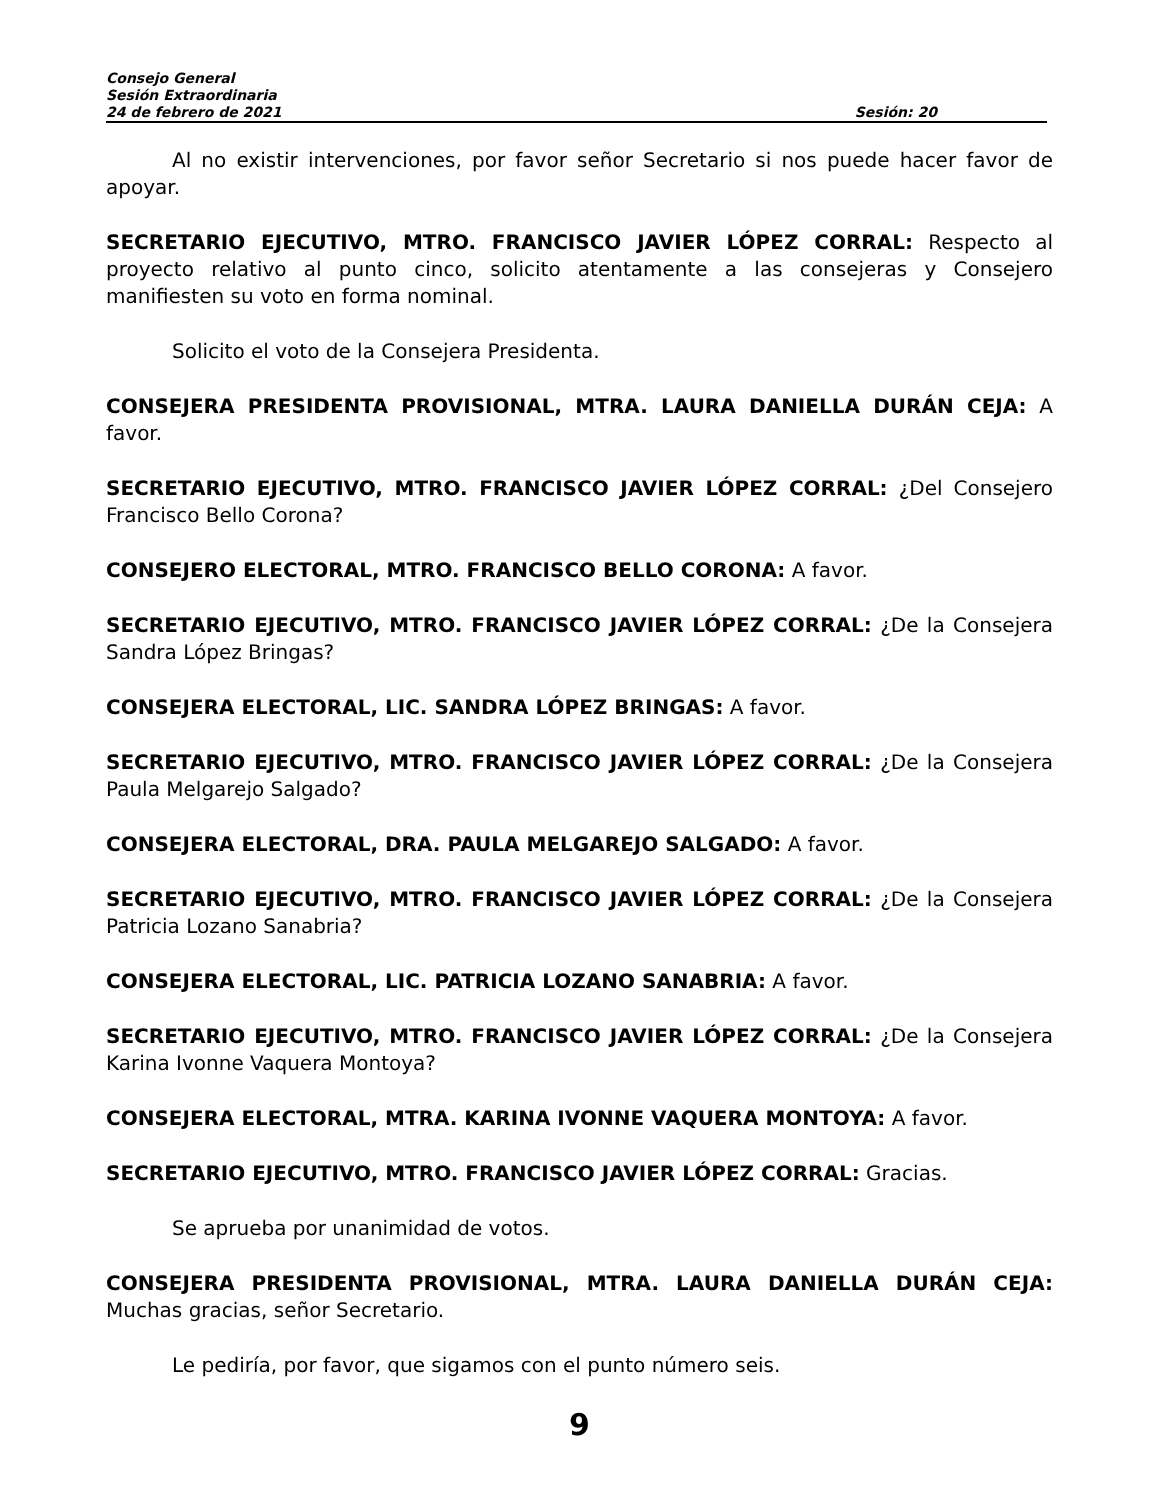Consejo General
Sesión Extraordinaria
24 de febrero de 2021 Sesión: 20
Al no existir intervenciones, por favor señor Secretario si nos puede hacer favor de apoyar.
SECRETARIO EJECUTIVO, MTRO. FRANCISCO JAVIER LÓPEZ CORRAL: Respecto al proyecto relativo al punto cinco, solicito atentamente a las consejeras y Consejero manifiesten su voto en forma nominal.
Solicito el voto de la Consejera Presidenta.
CONSEJERA PRESIDENTA PROVISIONAL, MTRA. LAURA DANIELLA DURÁN CEJA: A favor.
SECRETARIO EJECUTIVO, MTRO. FRANCISCO JAVIER LÓPEZ CORRAL: ¿Del Consejero Francisco Bello Corona?
CONSEJERO ELECTORAL, MTRO. FRANCISCO BELLO CORONA: A favor.
SECRETARIO EJECUTIVO, MTRO. FRANCISCO JAVIER LÓPEZ CORRAL: ¿De la Consejera Sandra López Bringas?
CONSEJERA ELECTORAL, LIC. SANDRA LÓPEZ BRINGAS: A favor.
SECRETARIO EJECUTIVO, MTRO. FRANCISCO JAVIER LÓPEZ CORRAL: ¿De la Consejera Paula Melgarejo Salgado?
CONSEJERA ELECTORAL, DRA. PAULA MELGAREJO SALGADO: A favor.
SECRETARIO EJECUTIVO, MTRO. FRANCISCO JAVIER LÓPEZ CORRAL: ¿De la Consejera Patricia Lozano Sanabria?
CONSEJERA ELECTORAL, LIC. PATRICIA LOZANO SANABRIA: A favor.
SECRETARIO EJECUTIVO, MTRO. FRANCISCO JAVIER LÓPEZ CORRAL: ¿De la Consejera Karina Ivonne Vaquera Montoya?
CONSEJERA ELECTORAL, MTRA. KARINA IVONNE VAQUERA MONTOYA: A favor.
SECRETARIO EJECUTIVO, MTRO. FRANCISCO JAVIER LÓPEZ CORRAL: Gracias.
Se aprueba por unanimidad de votos.
CONSEJERA PRESIDENTA PROVISIONAL, MTRA. LAURA DANIELLA DURÁN CEJA: Muchas gracias, señor Secretario.
Le pediría, por favor, que sigamos con el punto número seis.
9